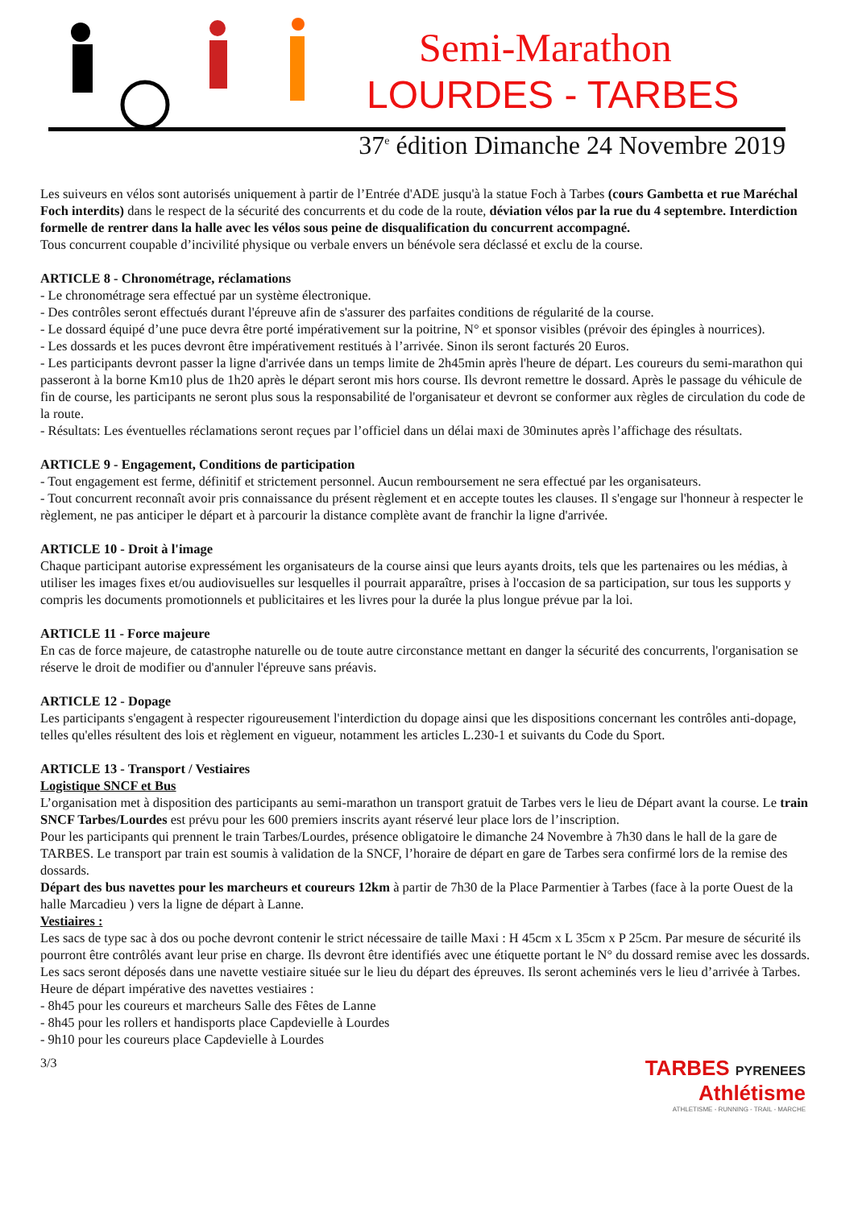Semi-Marathon
LOURDES - TARBES
37<sup>e</sup> édition Dimanche 24 Novembre 2019
Les suiveurs en vélos sont autorisés uniquement à partir de l’Entrée d'ADE jusqu'à la statue Foch à Tarbes (cours Gambetta et rue Maréchal Foch interdits) dans le respect de la sécurité des concurrents et du code de la route, déviation vélos par la rue du 4 septembre. Interdiction formelle de rentrer dans la halle avec les vélos sous peine de disqualification du concurrent accompagné.
Tous concurrent coupable d’incivilité physique ou verbale envers un bénévole sera déclassé et exclu de la course.
ARTICLE 8 - Chronométrage, réclamations
- Le chronométrage sera effectué par un système électronique.
- Des contrôles seront effectués durant l'épreuve afin de s'assurer des parfaites conditions de régularité de la course.
- Le dossard équipé d’une puce devra être porté impérativement sur la poitrine, N° et sponsor visibles (prévoir des épingles à nourrices).
- Les dossards et les puces devront être impérativement restitués à l’arrivée. Sinon ils seront facturés 20 Euros.
- Les participants devront passer la ligne d'arrivée dans un temps limite de 2h45min après l'heure de départ. Les coureurs du semi-marathon qui passeront à la borne Km10 plus de 1h20 après le départ seront mis hors course. Ils devront remettre le dossard. Après le passage du véhicule de fin de course, les participants ne seront plus sous la responsabilité de l'organisateur et devront se conformer aux règles de circulation du code de la route.
- Résultats: Les éventuelles réclamations seront reçues par l’officiel dans un délai maxi de 30minutes après l’affichage des résultats.
ARTICLE 9 - Engagement, Conditions de participation
- Tout engagement est ferme, définitif et strictement personnel. Aucun remboursement ne sera effectué par les organisateurs.
- Tout concurrent reconnaît avoir pris connaissance du présent règlement et en accepte toutes les clauses. Il s'engage sur l'honneur à respecter le règlement, ne pas anticiper le départ et à parcourir la distance complète avant de franchir la ligne d'arrivée.
ARTICLE 10 - Droit à l'image
Chaque participant autorise expressément les organisateurs de la course ainsi que leurs ayants droits, tels que les partenaires ou les médias, à utiliser les images fixes et/ou audiovisuelles sur lesquelles il pourrait apparaître, prises à l'occasion de sa participation, sur tous les supports y compris les documents promotionnels et publicitaires et les livres pour la durée la plus longue prévue par la loi.
ARTICLE 11 - Force majeure
En cas de force majeure, de catastrophe naturelle ou de toute autre circonstance mettant en danger la sécurité des concurrents, l'organisation se réserve le droit de modifier ou d'annuler l'épreuve sans préavis.
ARTICLE 12 - Dopage
Les participants s'engagent à respecter rigoureusement l'interdiction du dopage ainsi que les dispositions concernant les contrôles anti-dopage, telles qu'elles résultent des lois et règlement en vigueur, notamment les articles L.230-1 et suivants du Code du Sport.
ARTICLE 13 - Transport / Vestiaires
Logistique SNCF et Bus
L’organisation met à disposition des participants au semi-marathon un transport gratuit de Tarbes vers le lieu de Départ avant la course. Le train SNCF Tarbes/Lourdes est prévu pour les 600 premiers inscrits ayant réservé leur place lors de l’inscription.
Pour les participants qui prennent le train Tarbes/Lourdes, présence obligatoire le dimanche 24 Novembre à 7h30 dans le hall de la gare de TARBES. Le transport par train est soumis à validation de la SNCF, l’horaire de départ en gare de Tarbes sera confirmé lors de la remise des dossards.
Départ des bus navettes pour les marcheurs et coureurs 12km à partir de 7h30 de la Place Parmentier à Tarbes (face à la porte Ouest de la halle Marcadieu ) vers la ligne de départ à Lanne.
Vestiaires :
Les sacs de type sac à dos ou poche devront contenir le strict nécessaire de taille Maxi : H 45cm x L 35cm x P 25cm. Par mesure de sécurité ils pourront être contrôlés avant leur prise en charge. Ils devront être identifiés avec une étiquette portant le N° du dossard remise avec les dossards. Les sacs seront déposés dans une navette vestiaire située sur le lieu du départ des épreuves. Ils seront acheminés vers le lieu d’arrivée à Tarbes.
Heure de départ impérative des navettes vestiaires :
- 8h45 pour les coureurs et marcheurs Salle des Fêtes de Lanne
- 8h45 pour les rollers et handisports place Capdevielle à Lourdes
- 9h10 pour les coureurs place Capdevielle à Lourdes
3/3
TARBES PYRENEES
Athlétisme
ATHLETISME - RUNNING - TRAIL - MARCHE